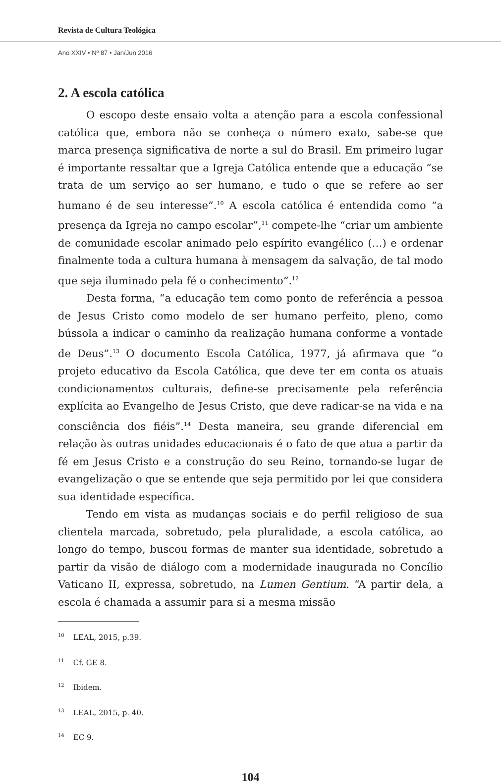Revista de Cultura Teológica
Ano XXIV • Nº 87 • Jan/Jun 2016
2. A escola católica
O escopo deste ensaio volta a atenção para a escola confessional católica que, embora não se conheça o número exato, sabe-se que marca presença significativa de norte a sul do Brasil. Em primeiro lugar é importante ressaltar que a Igreja Católica entende que a educação “se trata de um serviço ao ser humano, e tudo o que se refere ao ser humano é de seu interesse”.<sup>10</sup> A escola católica é entendida como “a presença da Igreja no campo escolar”,<sup>11</sup> compete-lhe “criar um ambiente de comunidade escolar animado pelo espírito evangélico (…) e ordenar finalmente toda a cultura humana à mensagem da salvação, de tal modo que seja iluminado pela fé o conhecimento”.<sup>12</sup>
Desta forma, “a educação tem como ponto de referência a pessoa de Jesus Cristo como modelo de ser humano perfeito, pleno, como bússola a indicar o caminho da realização humana conforme a vontade de Deus”.<sup>13</sup> O documento Escola Católica, 1977, já afirmava que “o projeto educativo da Escola Católica, que deve ter em conta os atuais condicionamentos culturais, define-se precisamente pela referência explícita ao Evangelho de Jesus Cristo, que deve radicar-se na vida e na consciência dos fiéis”.<sup>14</sup> Desta maneira, seu grande diferencial em relação às outras unidades educacionais é o fato de que atua a partir da fé em Jesus Cristo e a construção do seu Reino, tornando-se lugar de evangelização o que se entende que seja permitido por lei que considera sua identidade específica.
Tendo em vista as mudanças sociais e do perfil religioso de sua clientela marcada, sobretudo, pela pluralidade, a escola católica, ao longo do tempo, buscou formas de manter sua identidade, sobretudo a partir da visão de diálogo com a modernidade inaugurada no Concílio Vaticano II, expressa, sobretudo, na Lumen Gentium. “A partir dela, a escola é chamada a assumir para si a mesma missão
<sup>10</sup> LEAL, 2015, p.39.
<sup>11</sup> Cf. GE 8.
<sup>12</sup> Ibidem.
<sup>13</sup> LEAL, 2015, p. 40.
<sup>14</sup> EC 9.
104